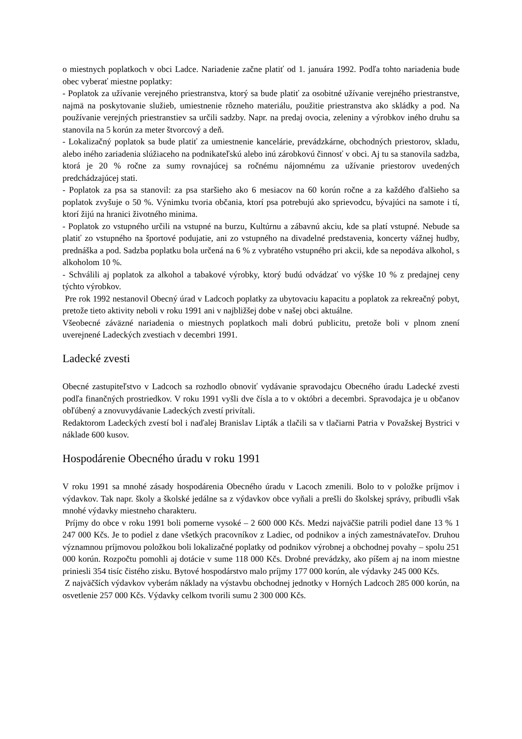o miestnych poplatkoch v obci Ladce. Nariadenie začne platiť od 1. januára 1992. Podľa tohto nariadenia bude obec vyberať miestne poplatky:
- Poplatok za užívanie verejného priestranstva, ktorý sa bude platiť za osobitné užívanie verejného priestranstve, najmä na poskytovanie služieb, umiestnenie rôzneho materiálu, použitie priestranstva ako skládky a pod. Na používanie verejných priestranstiev sa určili sadzby. Napr. na predaj ovocia, zeleniny a výrobkov iného druhu sa stanovila na 5 korún za meter štvorcový a deň.
- Lokalizačný poplatok sa bude platiť za umiestnenie kancelárie, prevádzkárne, obchodných priestorov, skladu, alebo iného zariadenia slúžiaceho na podnikateľskú alebo inú zárobkovú činnosť v obci. Aj tu sa stanovila sadzba, ktorá je 20 % ročne za sumy rovnajúcej sa ročnému nájomnému za užívanie priestorov uvedených predchádzajúcej stati.
- Poplatok za psa sa stanovil: za psa staršieho ako 6 mesiacov na 60 korún ročne a za každého ďalšieho sa poplatok zvyšuje o 50 %. Výnimku tvoria občania, ktorí psa potrebujú ako sprievodcu, bývajúci na samote i tí, ktorí žijú na hranici životného minima.
- Poplatok zo vstupného určili na vstupné na burzu, Kultúrnu a zábavnú akciu, kde sa platí vstupné. Nebude sa platiť zo vstupného na športové podujatie, ani zo vstupného na divadelné predstavenia, koncerty vážnej hudby, prednáška a pod. Sadzba poplatku bola určená na 6 % z vybratého vstupného pri akcii, kde sa nepodáva alkohol, s alkoholom 10 %.
- Schválili aj poplatok za alkohol a tabakové výrobky, ktorý budú odvádzať vo výške 10 % z predajnej ceny týchto výrobkov.
Pre rok 1992 nestanovil Obecný úrad v Ladcoch poplatky za ubytovaciu kapacitu a poplatok za rekreačný pobyt, pretože tieto aktivity neboli v roku 1991 ani v najbližšej dobe v našej obci aktuálne.
Všeobecné záväzné nariadenia o miestnych poplatkoch mali dobrú publicitu, pretože boli v plnom znení uverejnené Ladeckých zvestiach v decembri 1991.
Ladecké zvesti
Obecné zastupiteľstvo v Ladcoch sa rozhodlo obnoviť vydávanie spravodajcu Obecného úradu Ladecké zvesti podľa finančných prostriedkov. V roku 1991 vyšli dve čísla a to v októbri a decembri. Spravodajca je u občanov obľúbený a znovuvydávanie Ladeckých zvestí privítali.
Redaktorom Ladeckých zvestí bol i naďalej Branislav Lipták a tlačili sa v tlačiarni Patria v Považskej Bystrici v náklade 600 kusov.
Hospodárenie Obecného úradu v roku 1991
V roku 1991 sa mnohé zásady hospodárenia Obecného úradu v Lacoch zmenili. Bolo to v položke príjmov i výdavkov. Tak napr. školy a školské jedálne sa z výdavkov obce vyňali a prešli do školskej správy, pribudli však mnohé výdavky miestneho charakteru.
Príjmy do obce v roku 1991 boli pomerne vysoké – 2 600 000 Kčs. Medzi najväčšie patrili podiel dane 13 % 1 247 000 Kčs. Je to podiel z dane všetkých pracovníkov z Ladiec, od podnikov a iných zamestnávateľov. Druhou významnou príjmovou položkou boli lokalizačné poplatky od podnikov výrobnej a obchodnej povahy – spolu 251 000 korún. Rozpočtu pomohli aj dotácie v sume 118 000 Kčs. Drobné prevádzky, ako píšem aj na inom miestne priniesli 354 tisíc čistého zisku. Bytové hospodárstvo malo príjmy 177 000 korún, ale výdavky 245 000 Kčs.
Z najväčších výdavkov vyberám náklady na výstavbu obchodnej jednotky v Horných Ladcoch 285 000 korún, na osvetlenie 257 000 Kčs. Výdavky celkom tvorili sumu 2 300 000 Kčs.